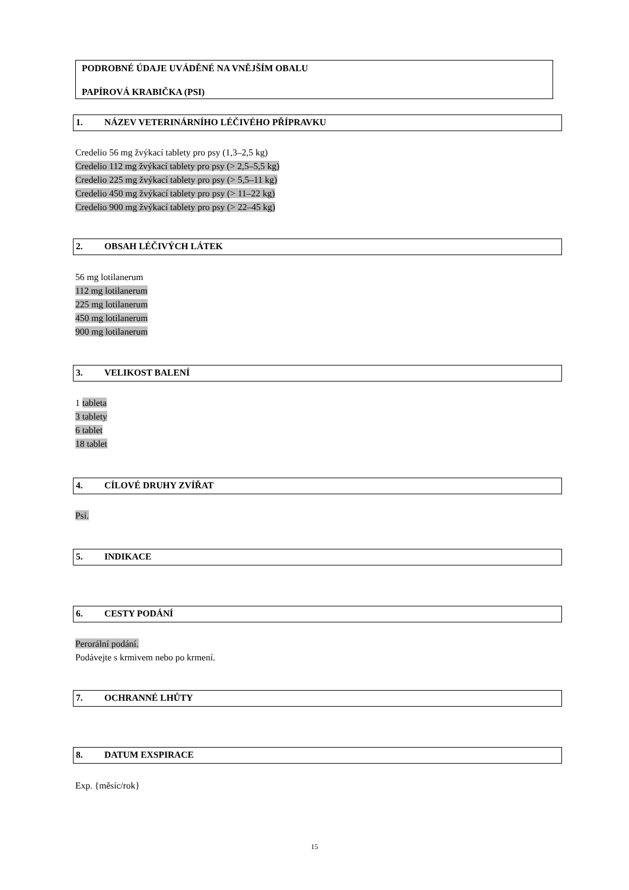PODROBNÉ ÚDAJE UVÁDĚNÉ NA VNĚJŠÍM OBALU
PAPÍROVÁ KRABIČKA (PSI)
1. NÁZEV VETERINÁRNÍHO LÉČIVÉHO PŘÍPRAVKU
Credelio 56 mg žvýkací tablety pro psy (1,3–2,5 kg)
Credelio 112 mg žvýkací tablety pro psy (> 2,5–5,5 kg)
Credelio 225 mg žvýkací tablety pro psy (> 5,5–11 kg)
Credelio 450 mg žvýkací tablety pro psy (> 11–22 kg)
Credelio 900 mg žvýkací tablety pro psy (> 22–45 kg)
2. OBSAH LÉČIVÝCH LÁTEK
56 mg lotilanerum
112 mg lotilanerum
225 mg lotilanerum
450 mg lotilanerum
900 mg lotilanerum
3. VELIKOST BALENÍ
1 tableta
3 tablety
6 tablet
18 tablet
4. CÍLOVÉ DRUHY ZVÍŘAT
Psi.
5. INDIKACE
6. CESTY PODÁNÍ
Perorální podání.
Podávejte s krmivem nebo po krmení.
7. OCHRANNÉ LHŮTY
8. DATUM EXSPIRACE
Exp. {měsíc/rok}
15